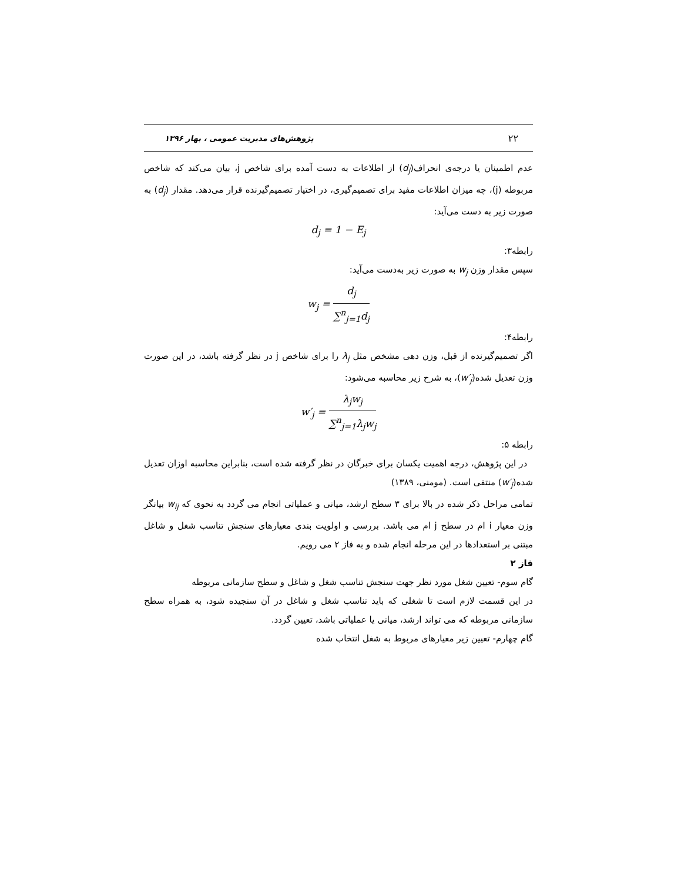۲۲ پژوهش‌های مدیریت عمومی ، بهار ۱۳۹۶
عدم اطمینان یا درجه‌ی انحراف(d<sub>j</sub>) از اطلاعات به دست آمده برای شاخص j، بیان می‌کند که شاخص مربوطه (j)، چه میزان اطلاعات مفید برای تصمیم‌گیری، در اختیار تصمیم‌گیرنده قرار می‌دهد. مقدار (d<sub>j</sub>) به صورت زیر به دست می‌آید:
d<sub>j</sub> = 1 − E<sub>j</sub>
رابطه۳:
سپس مقدار وزن w<sub>j</sub> به صورت زیر به‌دست می‌آید:
w<sub>j</sub> = d<sub>j</sub> ∑<sup>n</sup><sub>j=1</sub>d<sub>j</sub>
رابطه۴:
اگر تصمیم‌گیرنده از قبل، وزن دهی مشخص مثل λ<sub>j</sub> را برای شاخص j در نظر گرفته باشد، در این صورت وزن تعدیل شده(w′<sub>j</sub>)، به شرح زیر محاسبه می‌شود:
w′<sub>j</sub> = λ<sub>j</sub>w<sub>j</sub> ∑<sup>n</sup><sub>j=1</sub>λ<sub>j</sub>w<sub>j</sub>
رابطه ۵:
در این پژوهش، درجه اهمیت یکسان برای خبرگان در نظر گرفته شده است، بنابراین محاسبه اوزان تعدیل شده(w′<sub>j</sub>) منتفی است. (مومنی، ۱۳۸۹)
تمامی مراحل ذکر شده در بالا برای ۳ سطح ارشد، میانی و عملیاتی انجام می گردد به نحوی که w<sub>ij</sub> بیانگر وزن معیار i ام در سطح j ام می باشد. بررسی و اولویت بندی معیارهای سنجش تناسب شغل و شاغل مبتنی بر استعدادها در این مرحله انجام شده و به فاز ۲ می رویم.
فاز ۲
گام سوم- تعیین شغل مورد نظر جهت سنجش تناسب شغل و شاغل و سطح سازمانی مربوطه
در این قسمت لازم است تا شغلی که باید تناسب شغل و شاغل در آن سنجیده شود، به همراه سطح سازمانی مربوطه که می تواند ارشد، میانی یا عملیاتی باشد، تعیین گردد.
گام چهارم- تعیین زیر معیارهای مربوط به شغل انتخاب شده